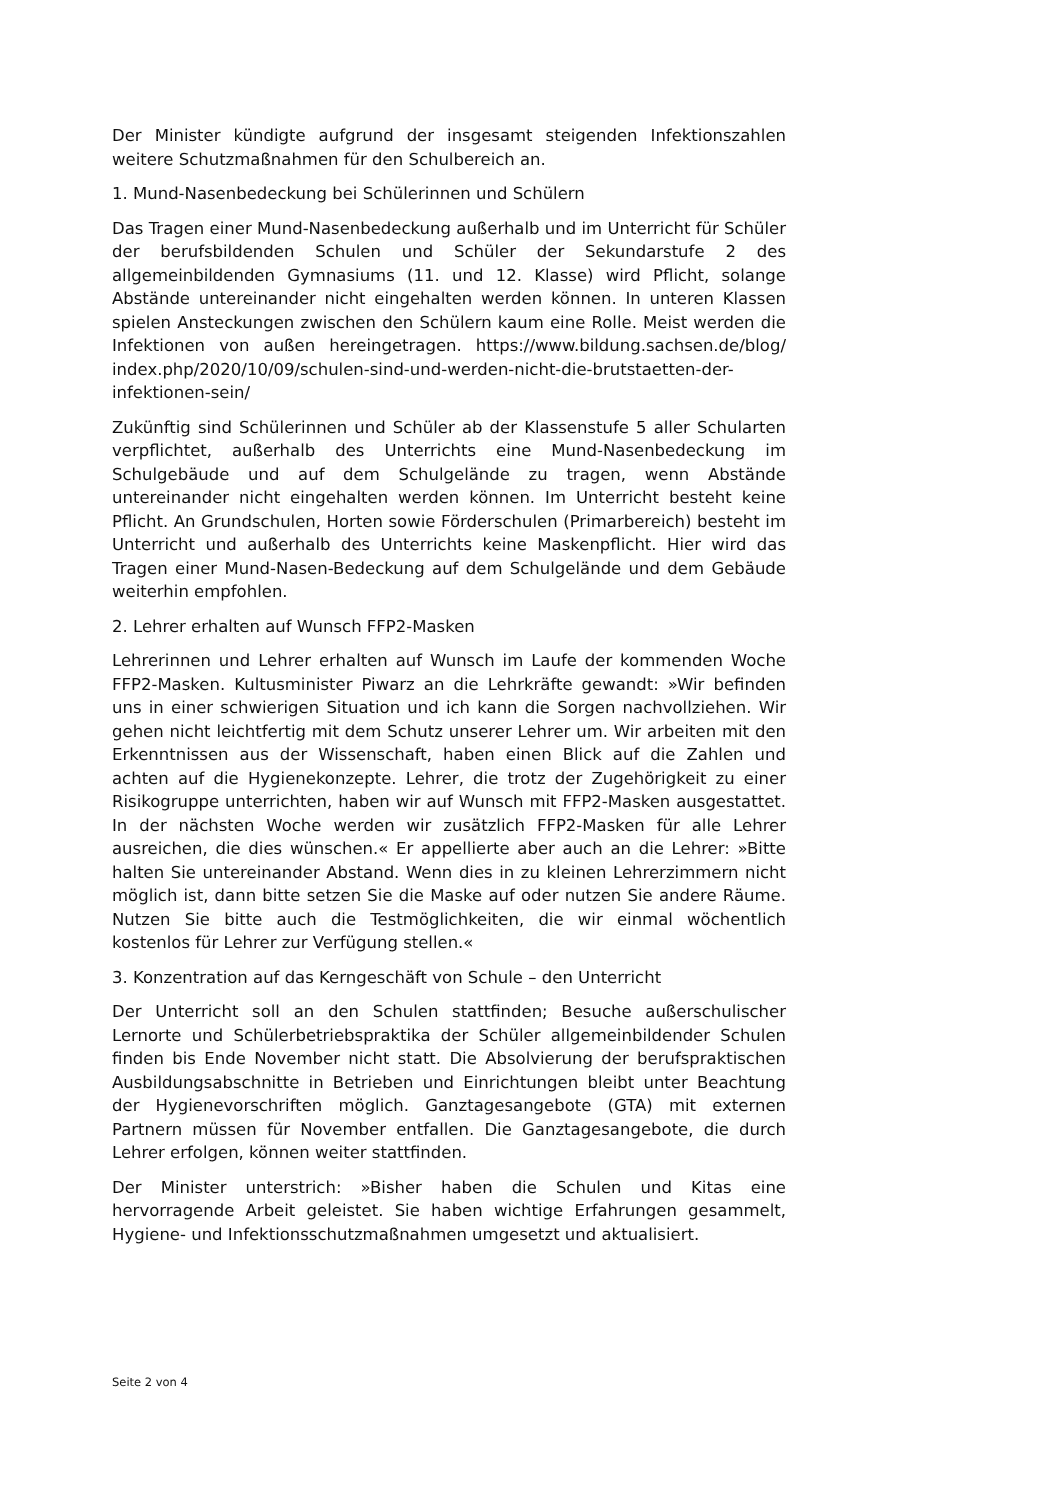Der Minister kündigte aufgrund der insgesamt steigenden Infektionszahlen weitere Schutzmaßnahmen für den Schulbereich an.
1. Mund-Nasenbedeckung bei Schülerinnen und Schülern
Das Tragen einer Mund-Nasenbedeckung außerhalb und im Unterricht für Schüler der berufsbildenden Schulen und Schüler der Sekundarstufe 2 des allgemeinbildenden Gymnasiums (11. und 12. Klasse) wird Pflicht, solange Abstände untereinander nicht eingehalten werden können. In unteren Klassen spielen Ansteckungen zwischen den Schülern kaum eine Rolle. Meist werden die Infektionen von außen hereingetragen. https://www.bildung.sachsen.de/blog/ index.php/2020/10/09/schulen-sind-und-werden-nicht-die-brutstaetten-der-infektionen-sein/
Zukünftig sind Schülerinnen und Schüler ab der Klassenstufe 5 aller Schularten verpflichtet, außerhalb des Unterrichts eine Mund-Nasenbedeckung im Schulgebäude und auf dem Schulgelände zu tragen, wenn Abstände untereinander nicht eingehalten werden können. Im Unterricht besteht keine Pflicht. An Grundschulen, Horten sowie Förderschulen (Primarbereich) besteht im Unterricht und außerhalb des Unterrichts keine Maskenpflicht. Hier wird das Tragen einer Mund-Nasen-Bedeckung auf dem Schulgelände und dem Gebäude weiterhin empfohlen.
2. Lehrer erhalten auf Wunsch FFP2-Masken
Lehrerinnen und Lehrer erhalten auf Wunsch im Laufe der kommenden Woche FFP2-Masken. Kultusminister Piwarz an die Lehrkräfte gewandt: »Wir befinden uns in einer schwierigen Situation und ich kann die Sorgen nachvollziehen. Wir gehen nicht leichtfertig mit dem Schutz unserer Lehrer um. Wir arbeiten mit den Erkenntnissen aus der Wissenschaft, haben einen Blick auf die Zahlen und achten auf die Hygienekonzepte. Lehrer, die trotz der Zugehörigkeit zu einer Risikogruppe unterrichten, haben wir auf Wunsch mit FFP2-Masken ausgestattet. In der nächsten Woche werden wir zusätzlich FFP2-Masken für alle Lehrer ausreichen, die dies wünschen.« Er appellierte aber auch an die Lehrer: »Bitte halten Sie untereinander Abstand. Wenn dies in zu kleinen Lehrerzimmern nicht möglich ist, dann bitte setzen Sie die Maske auf oder nutzen Sie andere Räume. Nutzen Sie bitte auch die Testmöglichkeiten, die wir einmal wöchentlich kostenlos für Lehrer zur Verfügung stellen.«
3. Konzentration auf das Kerngeschäft von Schule – den Unterricht
Der Unterricht soll an den Schulen stattfinden; Besuche außerschulischer Lernorte und Schülerbetriebspraktika der Schüler allgemeinbildender Schulen finden bis Ende November nicht statt. Die Absolvierung der berufspraktischen Ausbildungsabschnitte in Betrieben und Einrichtungen bleibt unter Beachtung der Hygienevorschriften möglich. Ganztagesangebote (GTA) mit externen Partnern müssen für November entfallen. Die Ganztagesangebote, die durch Lehrer erfolgen, können weiter stattfinden.
Der Minister unterstrich: »Bisher haben die Schulen und Kitas eine hervorragende Arbeit geleistet. Sie haben wichtige Erfahrungen gesammelt, Hygiene- und Infektionsschutzmaßnahmen umgesetzt und aktualisiert.
Seite 2 von 4